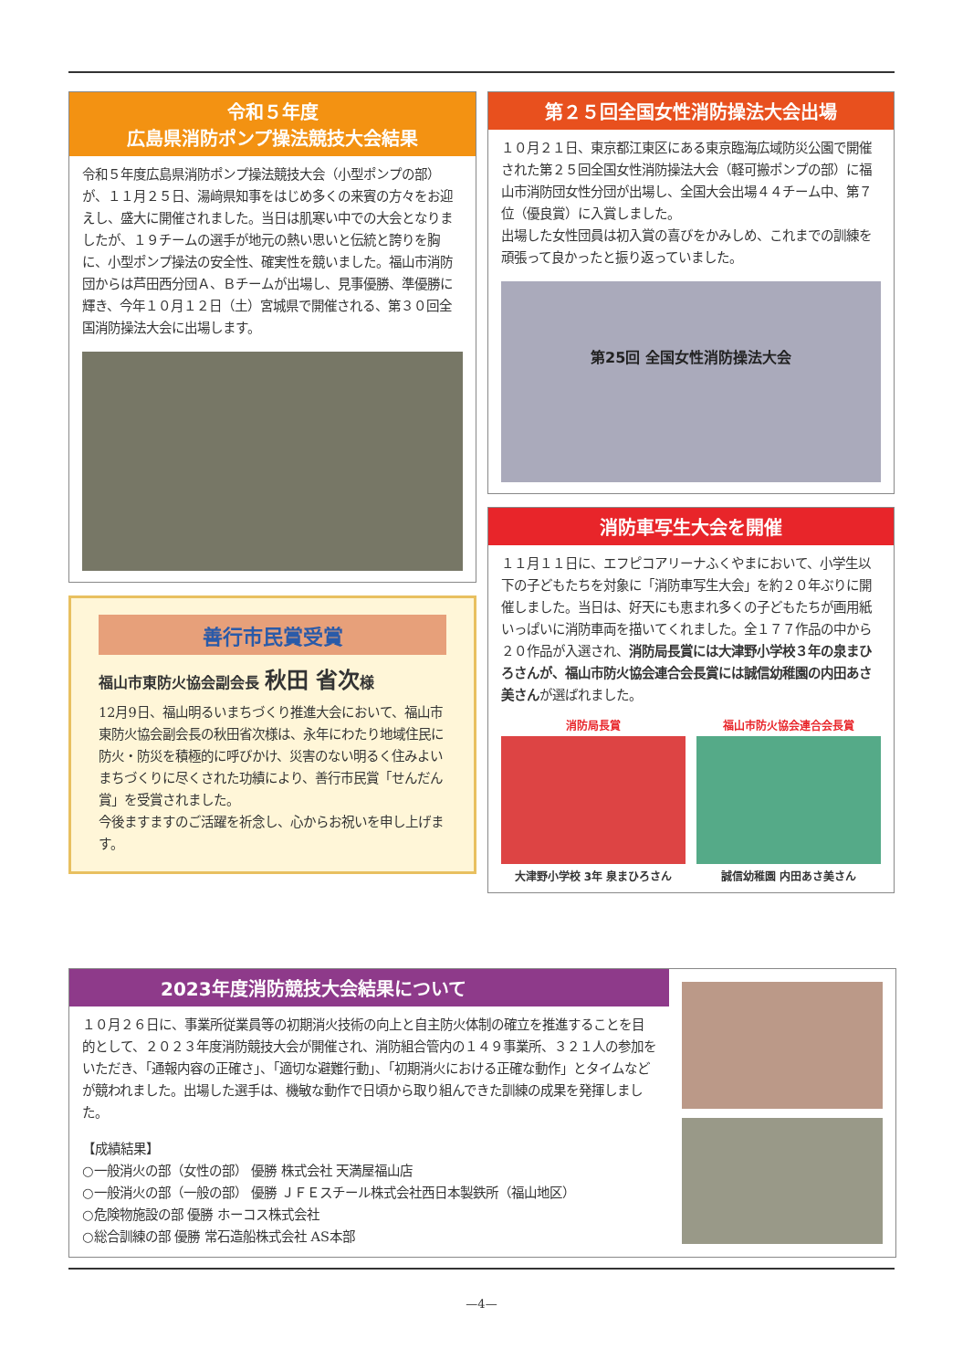令和５年度
広島県消防ポンプ操法競技大会結果
令和５年度広島県消防ポンプ操法競技大会（小型ポンプの部）が、１１月２５日、湯﨑県知事をはじめ多くの来賓の方々をお迎えし、盛大に開催されました。当日は肌寒い中での大会となりましたが、１９チームの選手が地元の熱い思いと伝統と誇りを胸に、小型ポンプ操法の安全性、確実性を競いました。福山市消防団からは芦田西分団Ａ、Ｂチームが出場し、見事優勝、準優勝に輝き、今年１０月１２日（土）宮城県で開催される、第３０回全国消防操法大会に出場します。
善行市民賞受賞
福山市東防火協会副会長 秋田 省次様
12月9日、福山明るいまちづくり推進大会において、福山市東防火協会副会長の秋田省次様は、永年にわたり地域住民に防火・防災を積極的に呼びかけ、災害のない明るく住みよいまちづくりに尽くされた功績により、善行市民賞「せんだん賞」を受賞されました。
今後ますますのご活躍を祈念し、心からお祝いを申し上げます。
第２５回全国女性消防操法大会出場
１０月２１日、東京都江東区にある東京臨海広域防災公園で開催された第２５回全国女性消防操法大会（軽可搬ポンプの部）に福山市消防団女性分団が出場し、全国大会出場４４チーム中、第７位（優良賞）に入賞しました。
出場した女性団員は初入賞の喜びをかみしめ、これまでの訓練を頑張って良かったと振り返っていました。
第25回 全国女性消防操法大会
消防車写生大会を開催
１１月１１日に、エフピコアリーナふくやまにおいて、小学生以下の子どもたちを対象に「消防車写生大会」を約２０年ぶりに開催しました。当日は、好天にも恵まれ多くの子どもたちが画用紙いっぱいに消防車両を描いてくれました。全１７７作品の中から２０作品が入選され、消防局長賞には大津野小学校３年の泉まひろさんが、福山市防火協会連合会長賞には誠信幼稚園の内田あさ美さんが選ばれました。
消防局長賞
大津野小学校 3年 泉まひろさん
福山市防火協会連合会長賞
誠信幼稚園 内田あさ美さん
2023年度消防競技大会結果について
１０月２６日に、事業所従業員等の初期消火技術の向上と自主防火体制の確立を推進することを目的として、２０２３年度消防競技大会が開催され、消防組合管内の１４９事業所、３２１人の参加をいただき、「通報内容の正確さ」、「適切な避難行動」、「初期消火における正確な動作」とタイムなどが競われました。出場した選手は、機敏な動作で日頃から取り組んできた訓練の成果を発揮しました。
【成績結果】
○一般消火の部（女性の部） 優勝 株式会社 天満屋福山店
○一般消火の部（一般の部） 優勝 ＪＦＥスチール株式会社西日本製鉄所（福山地区）
○危険物施設の部 優勝 ホーコス株式会社
○総合訓練の部 優勝 常石造船株式会社 AS本部
—4—